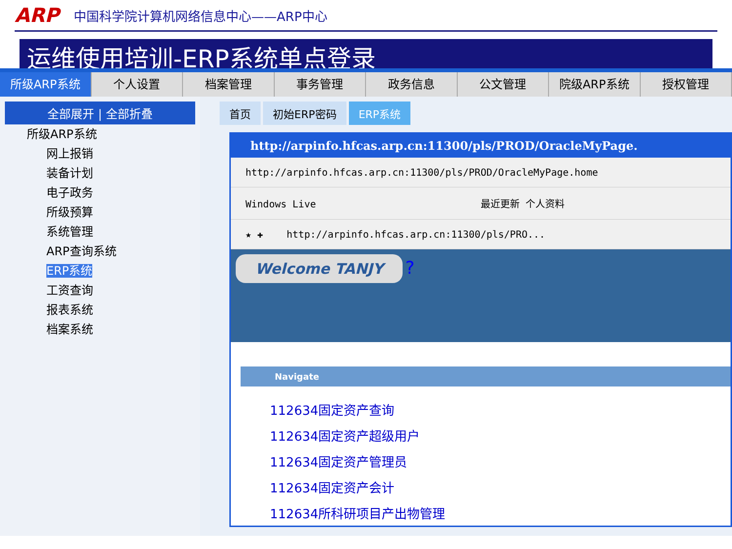ARP 中国科学院计算机网络信息中心——ARP中心
运维使用培训-ERP系统单点登录
所级ARP系统 个人设置 档案管理 事务管理 政务信息 公文管理 院级ARP系统 授权管理
全部展开 | 全部折叠
所级ARP系统
网上报销
装备计划
电子政务
所级预算
系统管理
ARP查询系统
ERP系统
工资查询
报表系统
档案系统
首页 初始ERP密码 ERP系统
http://arpinfo.hfcas.arp.cn:11300/pls/PROD/OracleMyPage.
http://arpinfo.hfcas.arp.cn:11300/pls/PROD/OracleMyPage.home
Windows Live 最近更新 个人资料
★ ✚ http://arpinfo.hfcas.arp.cn:11300/pls/PRO...
Welcome TANJY ?
Navigate
112634固定资产查询
112634固定资产超级用户
112634固定资产管理员
112634固定资产会计
112634所科研项目产出物管理